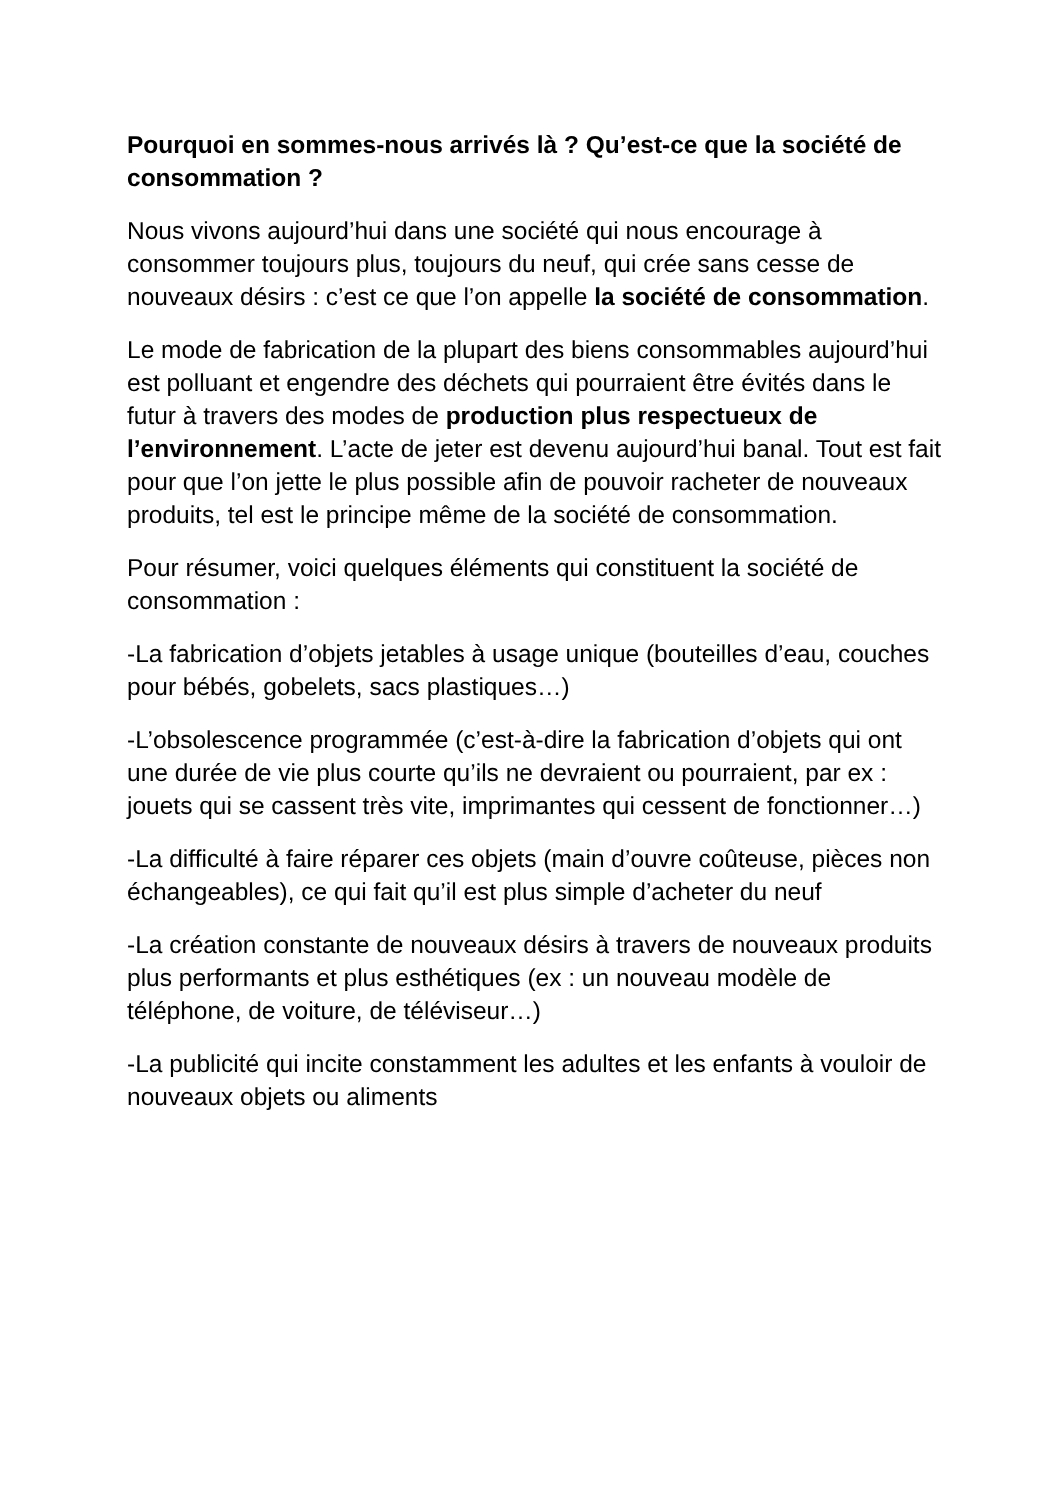Pourquoi en sommes-nous arrivés là ? Qu’est-ce que la société de consommation ?
Nous vivons aujourd’hui dans une société qui nous encourage à consommer toujours plus, toujours du neuf, qui crée sans cesse de nouveaux désirs : c’est ce que l’on appelle la société de consommation.
Le mode de fabrication de la plupart des biens consommables aujourd’hui est polluant et engendre des déchets qui pourraient être évités dans le futur à travers des modes de production plus respectueux de l’environnement. L’acte de jeter est devenu aujourd’hui banal. Tout est fait pour que l’on jette le plus possible afin de pouvoir racheter de nouveaux produits, tel est le principe même de la société de consommation.
Pour résumer, voici quelques éléments qui constituent la société de consommation :
-La fabrication d’objets jetables à usage unique (bouteilles d’eau, couches pour bébés, gobelets, sacs plastiques…)
-L’obsolescence programmée (c’est-à-dire la fabrication d’objets qui ont une durée de vie plus courte qu’ils ne devraient ou pourraient, par ex : jouets qui se cassent très vite, imprimantes qui cessent de fonctionner…)
-La difficulté à faire réparer ces objets (main d’ouvre coûteuse, pièces non échangeables), ce qui fait qu’il est plus simple d’acheter du neuf
-La création constante de nouveaux désirs à travers de nouveaux produits plus performants et plus esthétiques (ex : un nouveau modèle de téléphone, de voiture, de téléviseur…)
-La publicité qui incite constamment les adultes et les enfants à vouloir de nouveaux objets ou aliments